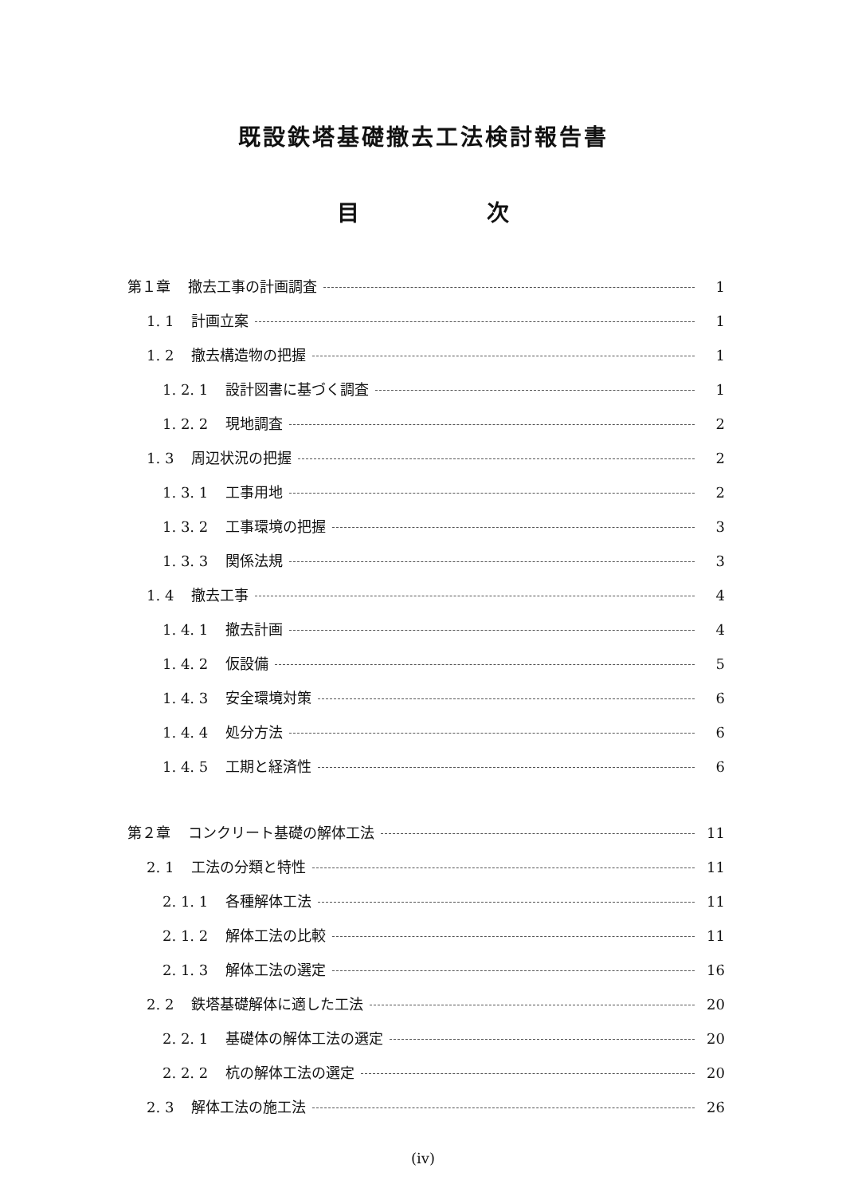既設鉄塔基礎撤去工法検討報告書
目 次
第１章 撤去工事の計画調査 1
1. 1 計画立案 1
1. 2 撤去構造物の把握 1
1. 2. 1 設計図書に基づく調査 1
1. 2. 2 現地調査 2
1. 3 周辺状況の把握 2
1. 3. 1 工事用地 2
1. 3. 2 工事環境の把握 3
1. 3. 3 関係法規 3
1. 4 撤去工事 4
1. 4. 1 撤去計画 4
1. 4. 2 仮設備 5
1. 4. 3 安全環境対策 6
1. 4. 4 処分方法 6
1. 4. 5 工期と経済性 6
第２章 コンクリート基礎の解体工法 11
2. 1 工法の分類と特性 11
2. 1. 1 各種解体工法 11
2. 1. 2 解体工法の比較 11
2. 1. 3 解体工法の選定 16
2. 2 鉄塔基礎解体に適した工法 20
2. 2. 1 基礎体の解体工法の選定 20
2. 2. 2 杭の解体工法の選定 20
2. 3 解体工法の施工法 26
(iv)